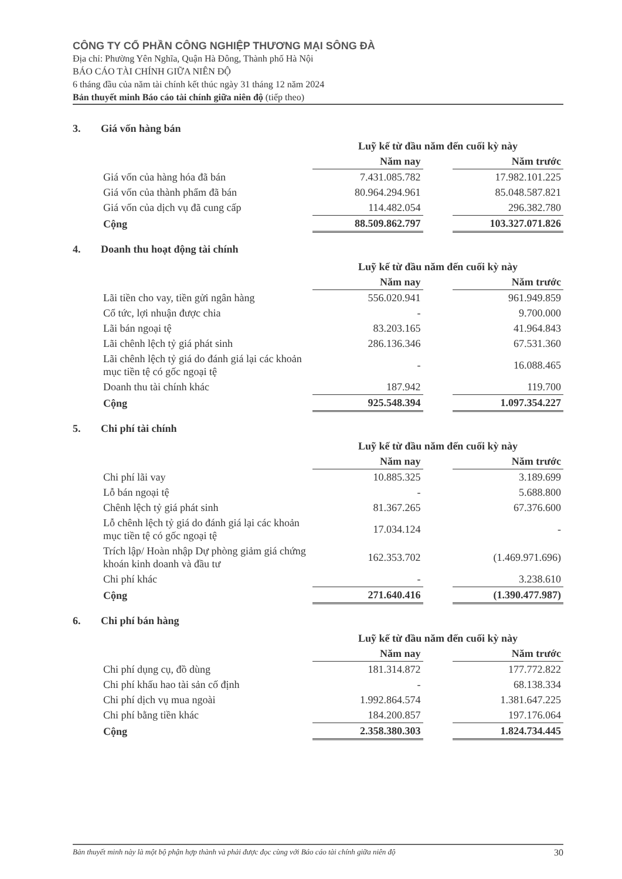CÔNG TY CỔ PHẦN CÔNG NGHIỆP THƯƠNG MẠI SÔNG ĐÀ
Địa chỉ: Phường Yên Nghĩa, Quận Hà Đông, Thành phố Hà Nội
BÁO CÁO TÀI CHÍNH GIỮA NIÊN ĐỘ
6 tháng đầu của năm tài chính kết thúc ngày 31 tháng 12 năm 2024
Bản thuyết minh Báo cáo tài chính giữa niên độ (tiếp theo)
3. Giá vốn hàng bán
| | Luỹ kế từ đầu năm đến cuối kỳ này | | |
| | Năm nay | | Năm trước |
| Giá vốn của hàng hóa đã bán | 7.431.085.782 | | 17.982.101.225 |
| Giá vốn của thành phẩm đã bán | 80.964.294.961 | | 85.048.587.821 |
| Giá vốn của dịch vụ đã cung cấp | 114.482.054 | | 296.382.780 |
| Cộng | 88.509.862.797 | | 103.327.071.826 |
4. Doanh thu hoạt động tài chính
| | Luỹ kế từ đầu năm đến cuối kỳ này | | |
| | Năm nay | | Năm trước |
| Lãi tiền cho vay, tiền gửi ngân hàng | 556.020.941 | | 961.949.859 |
| Cổ tức, lợi nhuận được chia | - | | 9.700.000 |
| Lãi bán ngoại tệ | 83.203.165 | | 41.964.843 |
| Lãi chênh lệch tỷ giá phát sinh | 286.136.346 | | 67.531.360 |
| Lãi chênh lệch tỷ giá do đánh giá lại các khoản mục tiền tệ có gốc ngoại tệ | - | | 16.088.465 |
| Doanh thu tài chính khác | 187.942 | | 119.700 |
| Cộng | 925.548.394 | | 1.097.354.227 |
5. Chi phí tài chính
| | Luỹ kế từ đầu năm đến cuối kỳ này | | |
| | Năm nay | | Năm trước |
| Chi phí lãi vay | 10.885.325 | | 3.189.699 |
| Lỗ bán ngoại tệ | - | | 5.688.800 |
| Chênh lệch tỷ giá phát sinh | 81.367.265 | | 67.376.600 |
| Lỗ chênh lệch tỷ giá do đánh giá lại các khoản mục tiền tệ có gốc ngoại tệ | 17.034.124 | | - |
| Trích lập/ Hoàn nhập Dự phòng giảm giá chứng khoán kinh doanh và đầu tư | 162.353.702 | | (1.469.971.696) |
| Chi phí khác | - | | 3.238.610 |
| Cộng | 271.640.416 | | (1.390.477.987) |
6. Chi phí bán hàng
| | Luỹ kế từ đầu năm đến cuối kỳ này | | |
| | Năm nay | | Năm trước |
| Chi phí dụng cụ, đồ dùng | 181.314.872 | | 177.772.822 |
| Chi phí khấu hao tài sản cố định | - | | 68.138.334 |
| Chi phí dịch vụ mua ngoài | 1.992.864.574 | | 1.381.647.225 |
| Chi phí bằng tiền khác | 184.200.857 | | 197.176.064 |
| Cộng | 2.358.380.303 | | 1.824.734.445 |
Bản thuyết minh này là một bộ phận hợp thành và phải được đọc cùng với Báo cáo tài chính giữa niên độ 30